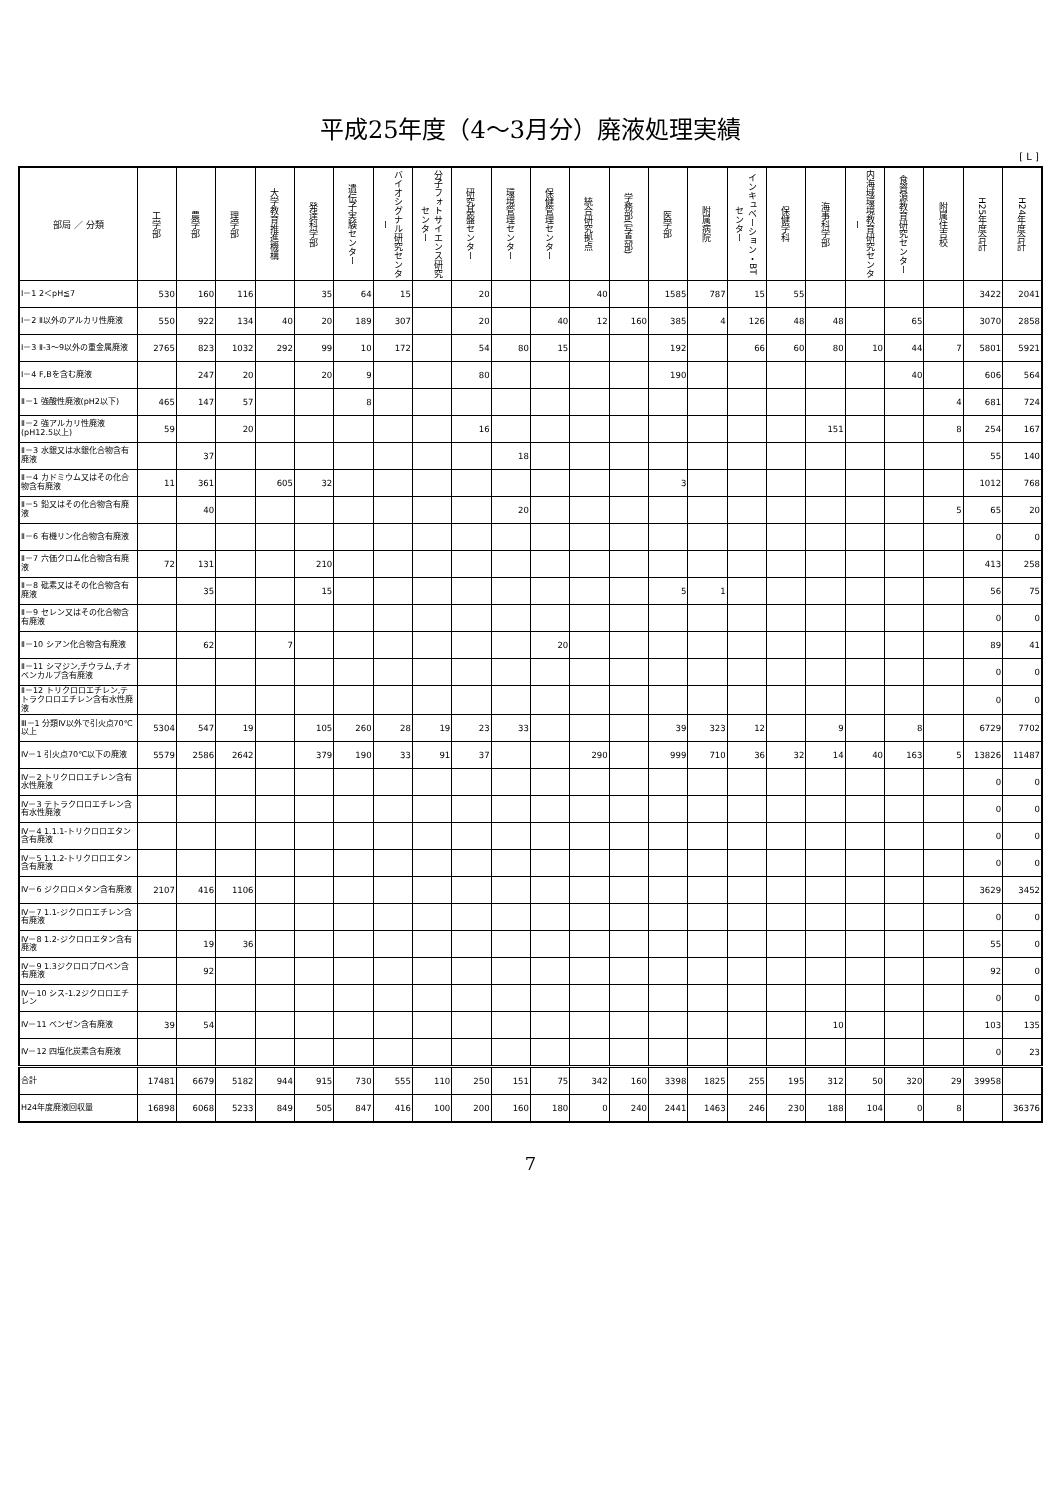平成25年度（4～3月分）廃液処理実績
[ L ]
| 部局 ／ 分類 | 工学部 | 農学部 | 理学部 | 大学教育推進機構 | 発達科学部 | 遺伝子実験センター | バイオシグナル研究センター | 分子フォトサイエンス研究センター | 研究基盤センター | 環境管理センター | 保健管理センター | 統合研究拠点 | 学務部(写真部) | 医学部 | 附属病院 | インキュベーション・BTセンター | 保健学科 | 海事科学部 | 内海域環境教育研究センター | 食資源教育研究センター | 附属住吉校 | H25年度合計 | H24年度合計 |
| --- | --- | --- | --- | --- | --- | --- | --- | --- | --- | --- | --- | --- | --- | --- | --- | --- | --- | --- | --- | --- | --- | --- | --- |
| Ⅰ－1 2＜pH≦7 | 530 | 160 | 116 | | 35 | 64 | 15 | | 20 | | | 40 | | 1585 | 787 | 15 | 55 | | | | | 3422 | 2041 |
| Ⅰ－2 Ⅱ以外のアルカリ性廃液 | 550 | 922 | 134 | 40 | 20 | 189 | 307 | | 20 | | 40 | 12 | 160 | 385 | 4 | 126 | 48 | 48 | | 65 | | 3070 | 2858 |
| Ⅰ－3 Ⅱ-3～9以外の重金属廃液 | 2765 | 823 | 1032 | 292 | 99 | 10 | 172 | | 54 | 80 | 15 | | | 192 | | 66 | 60 | 80 | 10 | 44 | 7 | 5801 | 5921 |
| Ⅰ－4 F,Bを含む廃液 | | 247 | 20 | | 20 | 9 | | | 80 | | | | | 190 | | | | | | 40 | | 606 | 564 |
| Ⅱ－1 強酸性廃液(pH2以下) | 465 | 147 | 57 | | | 8 | | | | | | | | | | | | | | | 4 | 681 | 724 |
| Ⅱ－2 強アルカリ性廃液(pH12.5以上) | 59 | | 20 | | | | | | 16 | | | | | | | | | 151 | | | 8 | 254 | 167 |
| Ⅱ－3 水銀又は水銀化合物含有廃液 | | 37 | | | | | | | | 18 | | | | | | | | | | | | 55 | 140 |
| Ⅱ－4 カドミウム又はその化合物含有廃液 | 11 | 361 | | 605 | 32 | | | | | | | | | 3 | | | | | | | | 1012 | 768 |
| Ⅱ－5 鉛又はその化合物含有廃液 | | 40 | | | | | | | | 20 | | | | | | | | | | | 5 | 65 | 20 |
| Ⅱ－6 有機リン化合物含有廃液 | | | | | | | | | | | | | | | | | | | | | | 0 | 0 |
| Ⅱ－7 六価クロム化合物含有廃液 | 72 | 131 | | | 210 | | | | | | | | | | | | | | | | | 413 | 258 |
| Ⅱ－8 砒素又はその化合物含有廃液 | | 35 | | | 15 | | | | | | | | | 5 | 1 | | | | | | | 56 | 75 |
| Ⅱ－9 セレン又はその化合物含有廃液 | | | | | | | | | | | | | | | | | | | | | | 0 | 0 |
| Ⅱ－10 シアン化合物含有廃液 | | 62 | | 7 | | | | | | | 20 | | | | | | | | | | | 89 | 41 |
| Ⅱ－11 シマジン,チウラム,チオベンカルブ含有廃液 | | | | | | | | | | | | | | | | | | | | | | 0 | 0 |
| Ⅱ－12 トリクロロエチレン,テトラクロロエチレン含有水性廃液 | | | | | | | | | | | | | | | | | | | | | | 0 | 0 |
| Ⅲ－1 分類Ⅳ以外で引火点70℃以上 | 5304 | 547 | 19 | | 105 | 260 | 28 | 19 | 23 | 33 | | | | 39 | 323 | 12 | | 9 | | 8 | | 6729 | 7702 |
| Ⅳ－1 引火点70℃以下の廃液 | 5579 | 2586 | 2642 | | 379 | 190 | 33 | 91 | 37 | | | 290 | | 999 | 710 | 36 | 32 | 14 | 40 | 163 | 5 | 13826 | 11487 |
| Ⅳ－2 トリクロロエチレン含有水性廃液 | | | | | | | | | | | | | | | | | | | | | | 0 | 0 |
| Ⅳ－3 テトラクロロエチレン含有水性廃液 | | | | | | | | | | | | | | | | | | | | | | 0 | 0 |
| Ⅳ－4 1.1.1-トリクロロエタン含有廃液 | | | | | | | | | | | | | | | | | | | | | | 0 | 0 |
| Ⅳ－5 1.1.2-トリクロロエタン含有廃液 | | | | | | | | | | | | | | | | | | | | | | 0 | 0 |
| Ⅳ－6 ジクロロメタン含有廃液 | 2107 | 416 | 1106 | | | | | | | | | | | | | | | | | | | 3629 | 3452 |
| Ⅳ－7 1.1-ジクロロエチレン含有廃液 | | | | | | | | | | | | | | | | | | | | | | 0 | 0 |
| Ⅳ－8 1.2-ジクロロエタン含有廃液 | | 19 | 36 | | | | | | | | | | | | | | | | | | | 55 | 0 |
| Ⅳ－9 1.3ジクロロプロペン含有廃液 | | 92 | | | | | | | | | | | | | | | | | | | | 92 | 0 |
| Ⅳ－10 シス-1.2ジクロロエチレン | | | | | | | | | | | | | | | | | | | | | | 0 | 0 |
| Ⅳ－11 ベンゼン含有廃液 | 39 | 54 | | | | | | | | | | | | | | | | 10 | | | | 103 | 135 |
| Ⅳ－12 四塩化炭素含有廃液 | | | | | | | | | | | | | | | | | | | | | | 0 | 23 |
| 合計 | 17481 | 6679 | 5182 | 944 | 915 | 730 | 555 | 110 | 250 | 151 | 75 | 342 | 160 | 3398 | 1825 | 255 | 195 | 312 | 50 | 320 | 29 | 39958 | |
| H24年度廃液回収量 | 16898 | 6068 | 5233 | 849 | 505 | 847 | 416 | 100 | 200 | 160 | 180 | 0 | 240 | 2441 | 1463 | 246 | 230 | 188 | 104 | 0 | 8 | | 36376 |
7